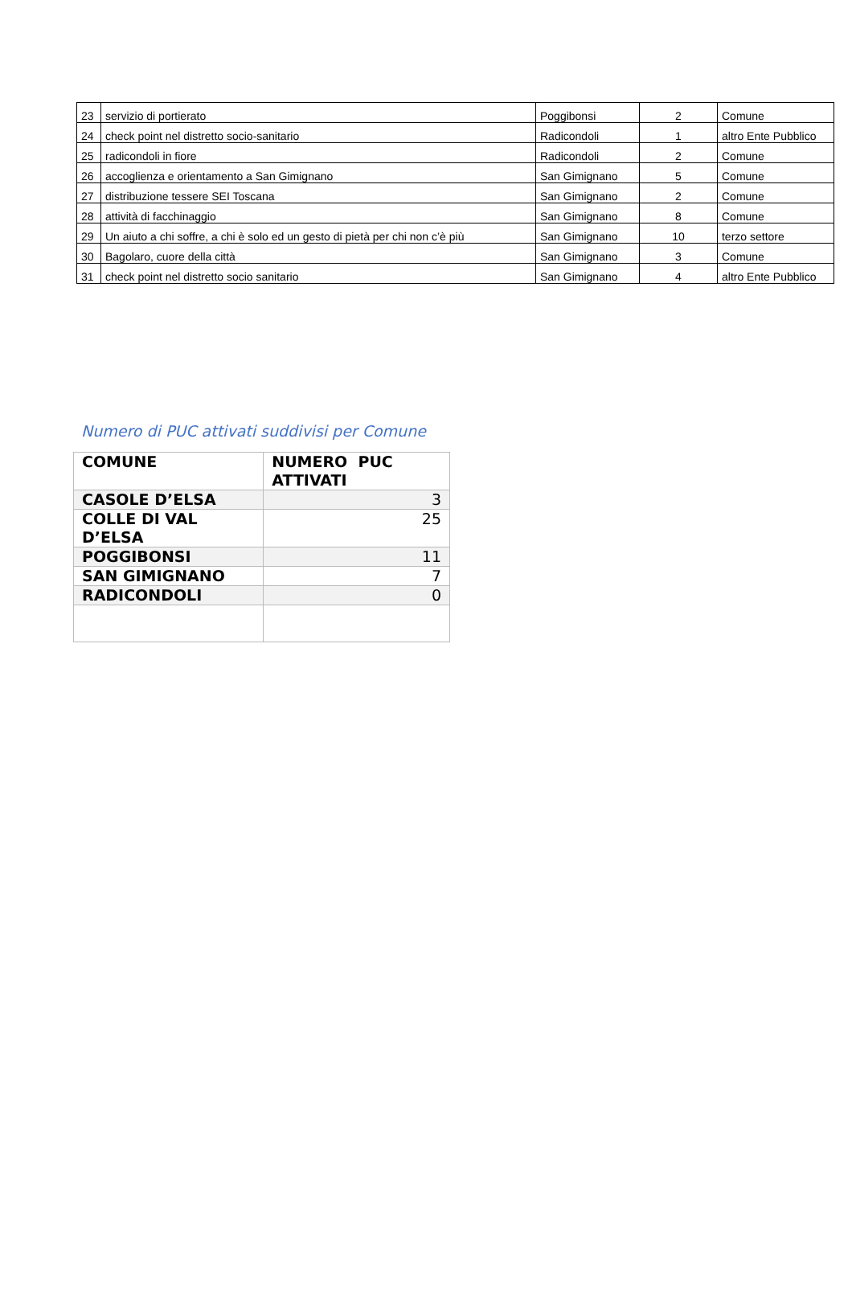| 23 | servizio di portierato | Poggibonsi | 2 | Comune |
| 24 | check point nel distretto socio-sanitario | Radicondoli | 1 | altro Ente Pubblico |
| 25 | radicondoli in fiore | Radicondoli | 2 | Comune |
| 26 | accoglienza e orientamento a San Gimignano | San Gimignano | 5 | Comune |
| 27 | distribuzione tessere SEI Toscana | San Gimignano | 2 | Comune |
| 28 | attività di facchinaggio | San Gimignano | 8 | Comune |
| 29 | Un aiuto a chi soffre, a chi è solo ed un gesto di pietà per chi non c’è più | San Gimignano | 10 | terzo settore |
| 30 | Bagolaro, cuore della città | San Gimignano | 3 | Comune |
| 31 | check point nel distretto socio sanitario | San Gimignano | 4 | altro Ente Pubblico |
Numero di PUC attivati suddivisi per Comune
| COMUNE | NUMERO PUC ATTIVATI |
| --- | --- |
| CASOLE D’ELSA | 3 |
| COLLE DI VAL D’ELSA | 25 |
| POGGIBONSI | 11 |
| SAN GIMIGNANO | 7 |
| RADICONDOLI | 0 |